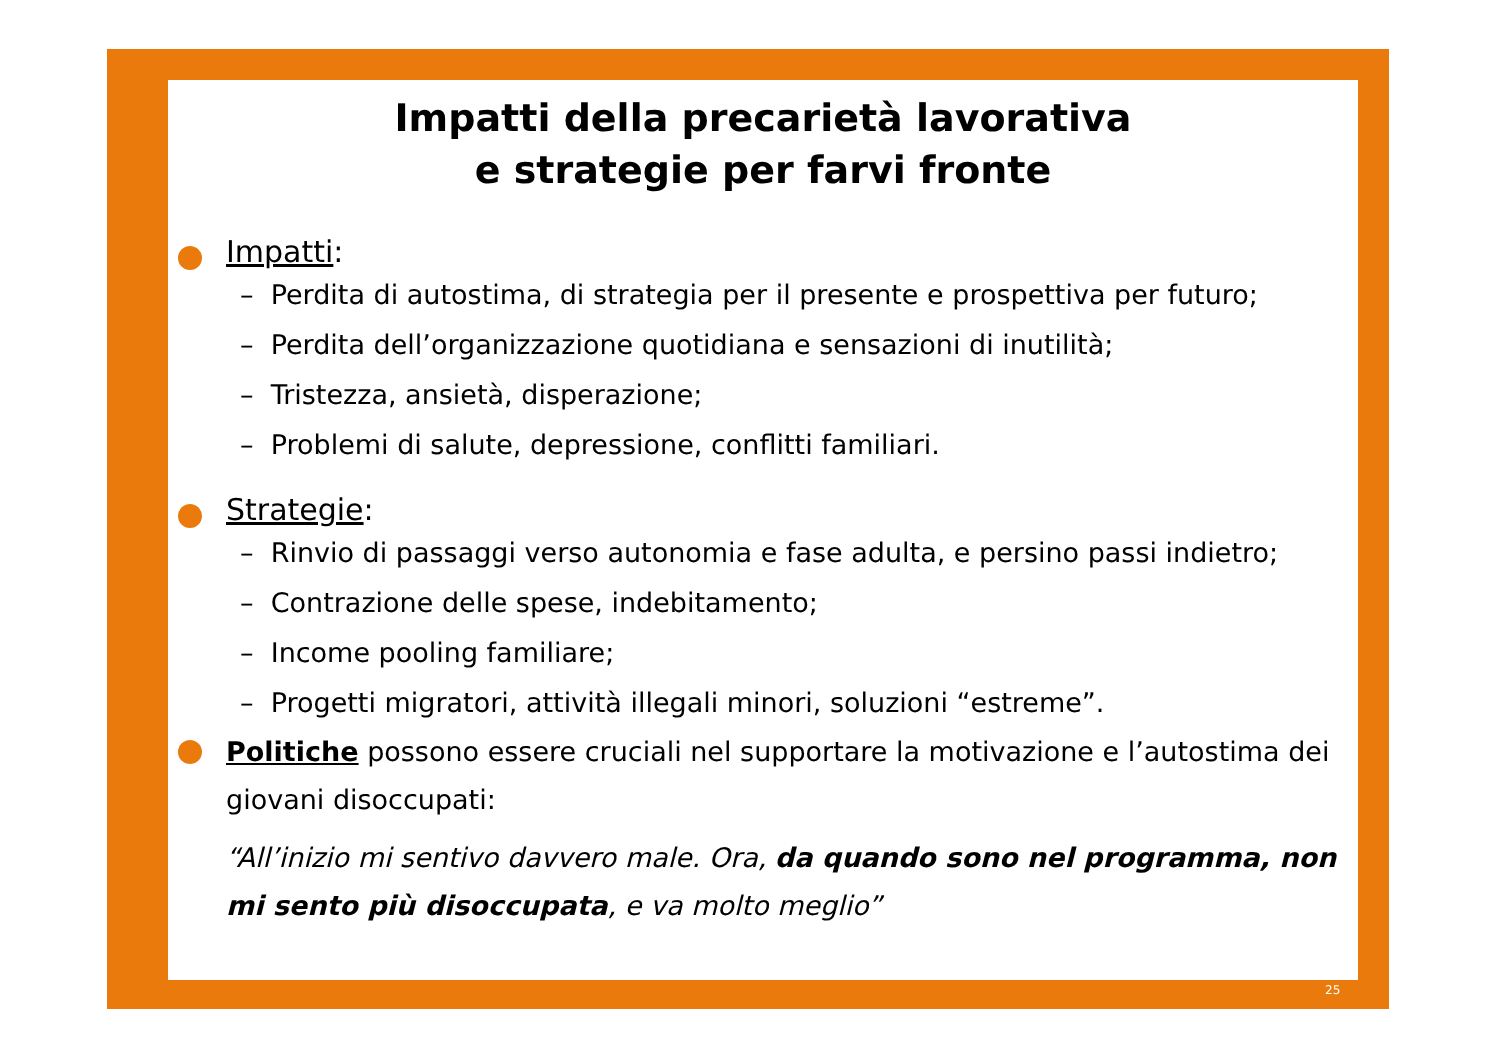Impatti della precarietà lavorativa
e strategie per farvi fronte
Impatti:
– Perdita di autostima, di strategia per il presente e prospettiva per futuro;
– Perdita dell’organizzazione quotidiana e sensazioni di inutilità;
– Tristezza, ansietà, disperazione;
– Problemi di salute, depressione, conflitti familiari.
Strategie:
– Rinvio di passaggi verso autonomia e fase adulta, e persino passi indietro;
– Contrazione delle spese, indebitamento;
– Income pooling familiare;
– Progetti migratori, attività illegali minori, soluzioni “estreme”.
Politiche possono essere cruciali nel supportare la motivazione e l’autostima dei giovani disoccupati:
“All’inizio mi sentivo davvero male. Ora, da quando sono nel programma, non mi sento più disoccupata, e va molto meglio”
25